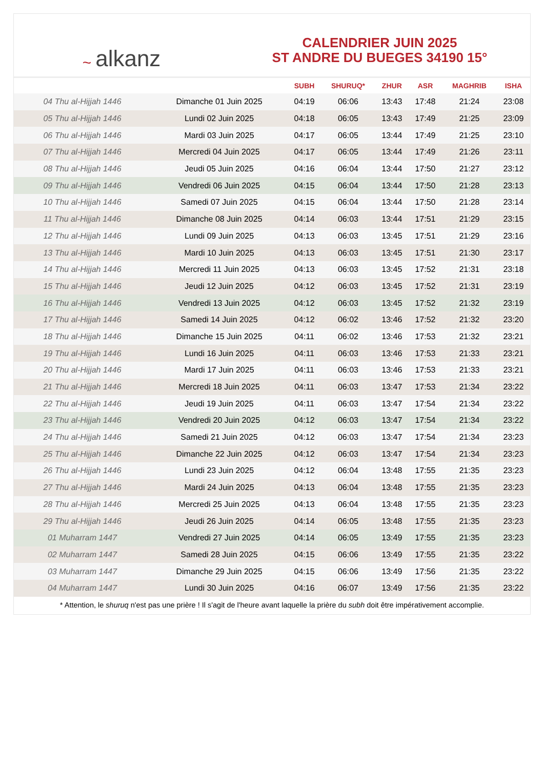~ alkanz
CALENDRIER JUIN 2025
ST ANDRE DU BUEGES 34190 15°
| | | SUBH | SHURUQ* | ZHUR | ASR | MAGHRIB | ISHA |
| --- | --- | --- | --- | --- | --- | --- | --- |
| 04 Thu al-Hijjah 1446 | Dimanche 01 Juin 2025 | 04:19 | 06:06 | 13:43 | 17:48 | 21:24 | 23:08 |
| 05 Thu al-Hijjah 1446 | Lundi 02 Juin 2025 | 04:18 | 06:05 | 13:43 | 17:49 | 21:25 | 23:09 |
| 06 Thu al-Hijjah 1446 | Mardi 03 Juin 2025 | 04:17 | 06:05 | 13:44 | 17:49 | 21:25 | 23:10 |
| 07 Thu al-Hijjah 1446 | Mercredi 04 Juin 2025 | 04:17 | 06:05 | 13:44 | 17:49 | 21:26 | 23:11 |
| 08 Thu al-Hijjah 1446 | Jeudi 05 Juin 2025 | 04:16 | 06:04 | 13:44 | 17:50 | 21:27 | 23:12 |
| 09 Thu al-Hijjah 1446 | Vendredi 06 Juin 2025 | 04:15 | 06:04 | 13:44 | 17:50 | 21:28 | 23:13 |
| 10 Thu al-Hijjah 1446 | Samedi 07 Juin 2025 | 04:15 | 06:04 | 13:44 | 17:50 | 21:28 | 23:14 |
| 11 Thu al-Hijjah 1446 | Dimanche 08 Juin 2025 | 04:14 | 06:03 | 13:44 | 17:51 | 21:29 | 23:15 |
| 12 Thu al-Hijjah 1446 | Lundi 09 Juin 2025 | 04:13 | 06:03 | 13:45 | 17:51 | 21:29 | 23:16 |
| 13 Thu al-Hijjah 1446 | Mardi 10 Juin 2025 | 04:13 | 06:03 | 13:45 | 17:51 | 21:30 | 23:17 |
| 14 Thu al-Hijjah 1446 | Mercredi 11 Juin 2025 | 04:13 | 06:03 | 13:45 | 17:52 | 21:31 | 23:18 |
| 15 Thu al-Hijjah 1446 | Jeudi 12 Juin 2025 | 04:12 | 06:03 | 13:45 | 17:52 | 21:31 | 23:19 |
| 16 Thu al-Hijjah 1446 | Vendredi 13 Juin 2025 | 04:12 | 06:03 | 13:45 | 17:52 | 21:32 | 23:19 |
| 17 Thu al-Hijjah 1446 | Samedi 14 Juin 2025 | 04:12 | 06:02 | 13:46 | 17:52 | 21:32 | 23:20 |
| 18 Thu al-Hijjah 1446 | Dimanche 15 Juin 2025 | 04:11 | 06:02 | 13:46 | 17:53 | 21:32 | 23:21 |
| 19 Thu al-Hijjah 1446 | Lundi 16 Juin 2025 | 04:11 | 06:03 | 13:46 | 17:53 | 21:33 | 23:21 |
| 20 Thu al-Hijjah 1446 | Mardi 17 Juin 2025 | 04:11 | 06:03 | 13:46 | 17:53 | 21:33 | 23:21 |
| 21 Thu al-Hijjah 1446 | Mercredi 18 Juin 2025 | 04:11 | 06:03 | 13:47 | 17:53 | 21:34 | 23:22 |
| 22 Thu al-Hijjah 1446 | Jeudi 19 Juin 2025 | 04:11 | 06:03 | 13:47 | 17:54 | 21:34 | 23:22 |
| 23 Thu al-Hijjah 1446 | Vendredi 20 Juin 2025 | 04:12 | 06:03 | 13:47 | 17:54 | 21:34 | 23:22 |
| 24 Thu al-Hijjah 1446 | Samedi 21 Juin 2025 | 04:12 | 06:03 | 13:47 | 17:54 | 21:34 | 23:23 |
| 25 Thu al-Hijjah 1446 | Dimanche 22 Juin 2025 | 04:12 | 06:03 | 13:47 | 17:54 | 21:34 | 23:23 |
| 26 Thu al-Hijjah 1446 | Lundi 23 Juin 2025 | 04:12 | 06:04 | 13:48 | 17:55 | 21:35 | 23:23 |
| 27 Thu al-Hijjah 1446 | Mardi 24 Juin 2025 | 04:13 | 06:04 | 13:48 | 17:55 | 21:35 | 23:23 |
| 28 Thu al-Hijjah 1446 | Mercredi 25 Juin 2025 | 04:13 | 06:04 | 13:48 | 17:55 | 21:35 | 23:23 |
| 29 Thu al-Hijjah 1446 | Jeudi 26 Juin 2025 | 04:14 | 06:05 | 13:48 | 17:55 | 21:35 | 23:23 |
| 01 Muharram 1447 | Vendredi 27 Juin 2025 | 04:14 | 06:05 | 13:49 | 17:55 | 21:35 | 23:23 |
| 02 Muharram 1447 | Samedi 28 Juin 2025 | 04:15 | 06:06 | 13:49 | 17:55 | 21:35 | 23:22 |
| 03 Muharram 1447 | Dimanche 29 Juin 2025 | 04:15 | 06:06 | 13:49 | 17:56 | 21:35 | 23:22 |
| 04 Muharram 1447 | Lundi 30 Juin 2025 | 04:16 | 06:07 | 13:49 | 17:56 | 21:35 | 23:22 |
* Attention, le shuruq n'est pas une prière ! Il s'agit de l'heure avant laquelle la prière du subh doit être impérativement accomplie.